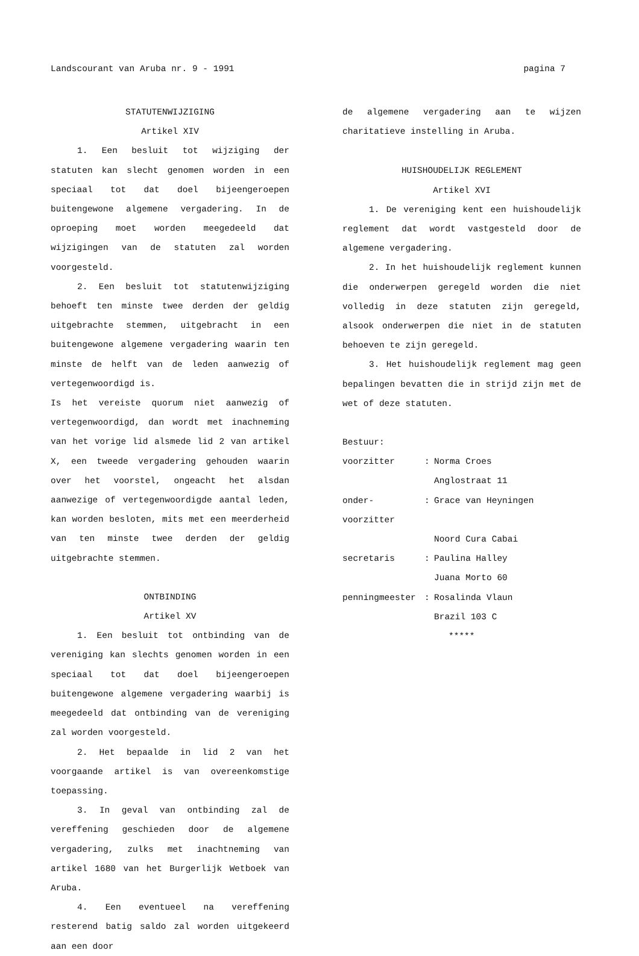Landscourant van Aruba nr. 9 - 1991 pagina 7
STATUTENWIJZIGING
Artikel XIV
1. Een besluit tot wijziging der statuten kan slecht genomen worden in een speciaal tot dat doel bijeengeroepen buitengewone algemene vergadering. In de oproeping moet worden meegedeeld dat wijzigingen van de statuten zal worden voorgesteld.
2. Een besluit tot statutenwijziging behoeft ten minste twee derden der geldig uitgebrachte stemmen, uitgebracht in een buitengewone algemene vergadering waarin ten minste de helft van de leden aanwezig of vertegenwoordigd is.
Is het vereiste quorum niet aanwezig of vertegenwoordigd, dan wordt met inachneming van het vorige lid alsmede lid 2 van artikel X, een tweede vergadering gehouden waarin over het voorstel, ongeacht het alsdan aanwezige of vertegenwoordigde aantal leden, kan worden besloten, mits met een meerderheid van ten minste twee derden der geldig uitgebrachte stemmen.
ONTBINDING
Artikel XV
1. Een besluit tot ontbinding van de vereniging kan slechts genomen worden in een speciaal tot dat doel bijeengeroepen buitengewone algemene vergadering waarbij is meegedeeld dat ontbinding van de vereniging zal worden voorgesteld.
2. Het bepaalde in lid 2 van het voorgaande artikel is van overeenkomstige toepassing.
3. In geval van ontbinding zal de vereffening geschieden door de algemene vergadering, zulks met inachtneming van artikel 1680 van het Burgerlijk Wetboek van Aruba.
4. Een eventueel na vereffening resterend batig saldo zal worden uitgekeerd aan een door
de algemene vergadering aan te wijzen charitatieve instelling in Aruba.
HUISHOUDELIJK REGLEMENT
Artikel XVI
1. De vereniging kent een huishoudelijk reglement dat wordt vastgesteld door de algemene vergadering.
2. In het huishoudelijk reglement kunnen die onderwerpen geregeld worden die niet volledig in deze statuten zijn geregeld, alsook onderwerpen die niet in de statuten behoeven te zijn geregeld.
3. Het huishoudelijk reglement mag geen bepalingen bevatten die in strijd zijn met de wet of deze statuten.
Bestuur:
| voorzitter | : | Norma Croes |
| | | Anglostraat 11 |
| onder-voorzitter | : | Grace van Heyningen |
| | | Noord Cura Cabai |
| secretaris | : | Paulina Halley |
| | | Juana Morto 60 |
| penningmeester | : | Rosalinda Vlaun |
| | | Brazil 103 C |
*****